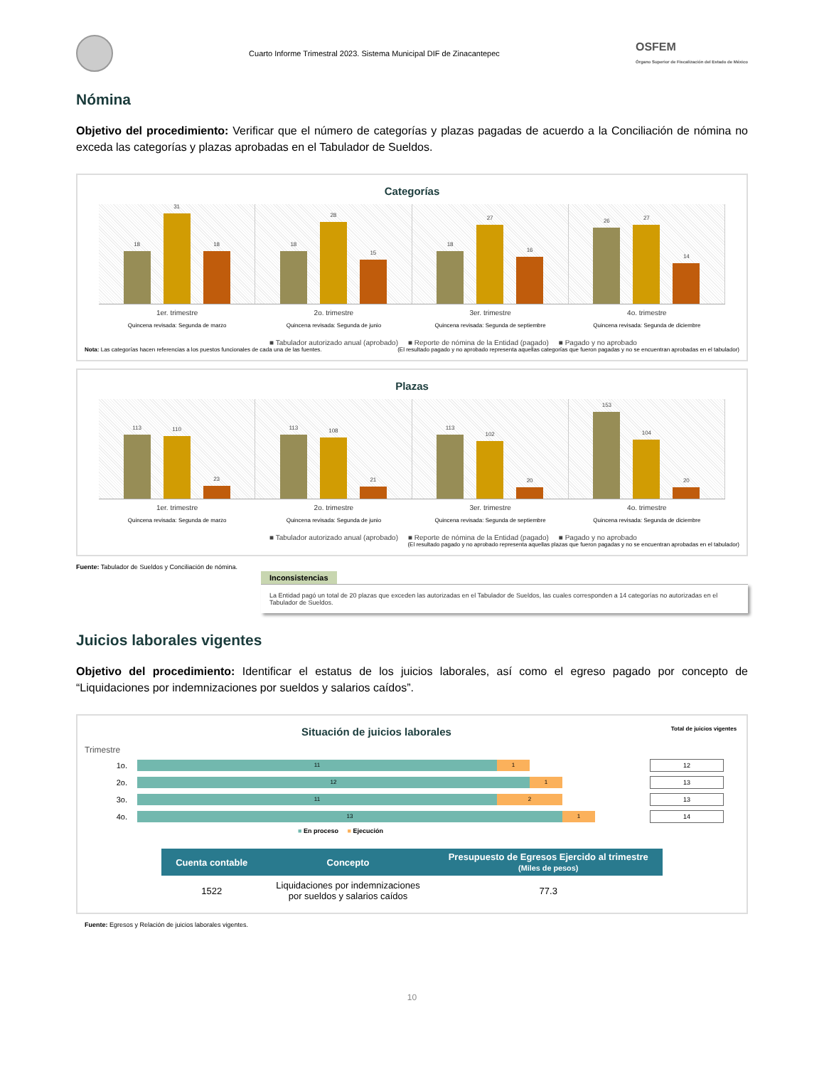Cuarto Informe Trimestral 2023. Sistema Municipal DIF de Zinacantepec
OSFEM
Órgano Superior de Fiscalización del Estado de México
Nómina
Objetivo del procedimiento: Verificar que el número de categorías y plazas pagadas de acuerdo a la Conciliación de nómina no exceda las categorías y plazas aprobadas en el Tabulador de Sueldos.
Categorías
18
31
18
18
28
15
18
27
16
26
27
14
1er. trimestre
Quincena revisada: Segunda de marzo
2o. trimestre
Quincena revisada: Segunda de junio
3er. trimestre
Quincena revisada: Segunda de septiembre
4o. trimestre
Quincena revisada: Segunda de diciembre
■ Tabulador autorizado anual (aprobado) ■ Reporte de nómina de la Entidad (pagado) ■ Pagado y no aprobado
Nota: Las categorías hacen referencias a los puestos funcionales de cada una de las fuentes. (El resultado pagado y no aprobado representa aquellas categorías que fueron pagadas y no se encuentran aprobadas en el tabulador)
Plazas
113
110
23
113
108
21
113
102
20
153
104
20
1er. trimestre
Quincena revisada: Segunda de marzo
2o. trimestre
Quincena revisada: Segunda de junio
3er. trimestre
Quincena revisada: Segunda de septiembre
4o. trimestre
Quincena revisada: Segunda de diciembre
■ Tabulador autorizado anual (aprobado) ■ Reporte de nómina de la Entidad (pagado) ■ Pagado y no aprobado
(El resultado pagado y no aprobado representa aquellas plazas que fueron pagadas y no se encuentran aprobadas en el tabulador)
Fuente: Tabulador de Sueldos y Conciliación de nómina.
Inconsistencias
La Entidad pagó un total de 20 plazas que exceden las autorizadas en el Tabulador de Sueldos, las cuales corresponden a 14 categorías no autorizadas en el Tabulador de Sueldos.
Juicios laborales vigentes
Objetivo del procedimiento: Identificar el estatus de los juicios laborales, así como el egreso pagado por concepto de “Liquidaciones por indemnizaciones por sueldos y salarios caídos”.
Situación de juicios laborales Total de juicios vigentes
Trimestre
1o.
11 1
12
2o.
12 1
13
3o.
11 2
13
4o.
13 1
14
■ En proceso ■ Ejecución
| Cuenta contable | Concepto | Presupuesto de Egresos Ejercido al trimestre (Miles de pesos) |
| --- | --- | --- |
| 1522 | Liquidaciones por indemnizaciones por sueldos y salarios caídos | 77.3 |
Fuente: Egresos y Relación de juicios laborales vigentes.
10